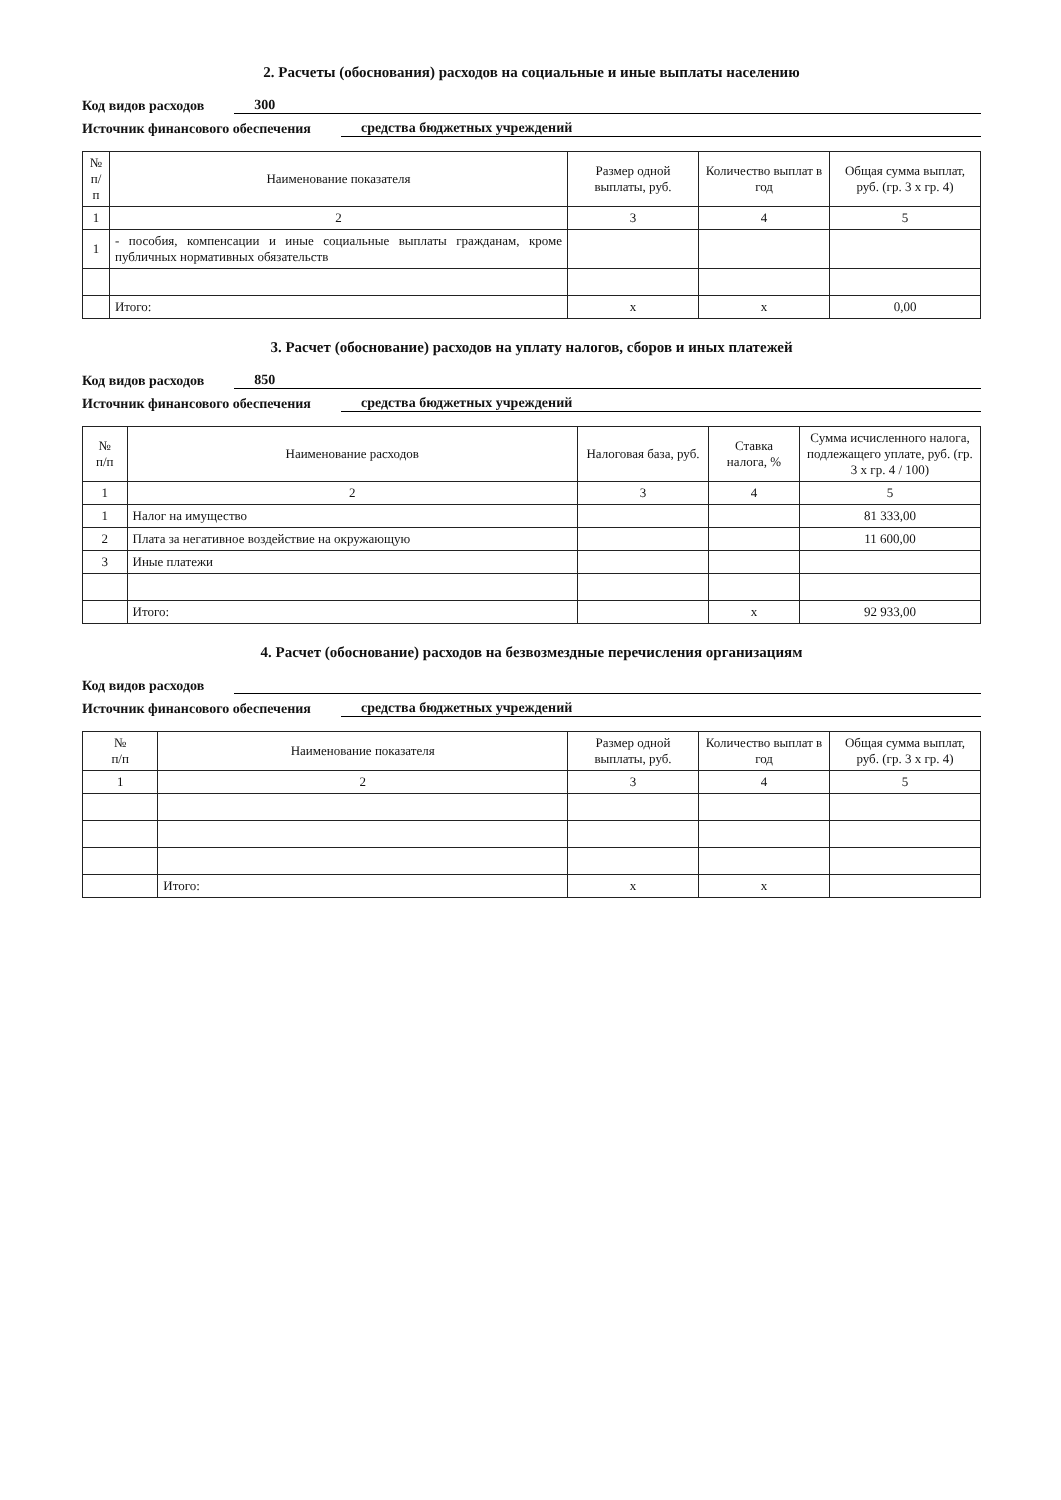2. Расчеты (обоснования) расходов на социальные и иные выплаты населению
Код видов расходов 300
Источник финансового обеспечения средства бюджетных учреждений
| № п/п | Наименование показателя | Размер одной выплаты, руб. | Количество выплат в год | Общая сумма выплат, руб. (гр. 3 х гр. 4) |
| --- | --- | --- | --- | --- |
| 1 | 2 | 3 | 4 | 5 |
| 1 | - пособия, компенсации и иные социальные выплаты гражданам, кроме публичных нормативных обязательств | | | |
| | Итого: | x | x | 0,00 |
3. Расчет (обоснование) расходов на уплату налогов, сборов и иных платежей
Код видов расходов 850
Источник финансового обеспечения средства бюджетных учреждений
| № п/п | Наименование расходов | Налоговая база, руб. | Ставка налога, % | Сумма исчисленного налога, подлежащего уплате, руб. (гр. 3 х гр. 4 / 100) |
| --- | --- | --- | --- | --- |
| 1 | 2 | 3 | 4 | 5 |
| 1 | Налог на имущество | | | 81 333,00 |
| 2 | Плата за негативное воздействие на окружающую | | | 11 600,00 |
| 3 | Иные платежи | | | |
| | Итого: | | x | 92 933,00 |
4. Расчет (обоснование) расходов на безвозмездные перечисления организациям
Код видов расходов
Источник финансового обеспечения средства бюджетных учреждений
| № п/п | Наименование показателя | Размер одной выплаты, руб. | Количество выплат в год | Общая сумма выплат, руб. (гр. 3 х гр. 4) |
| --- | --- | --- | --- | --- |
| 1 | 2 | 3 | 4 | 5 |
| | Итого: | x | x | |